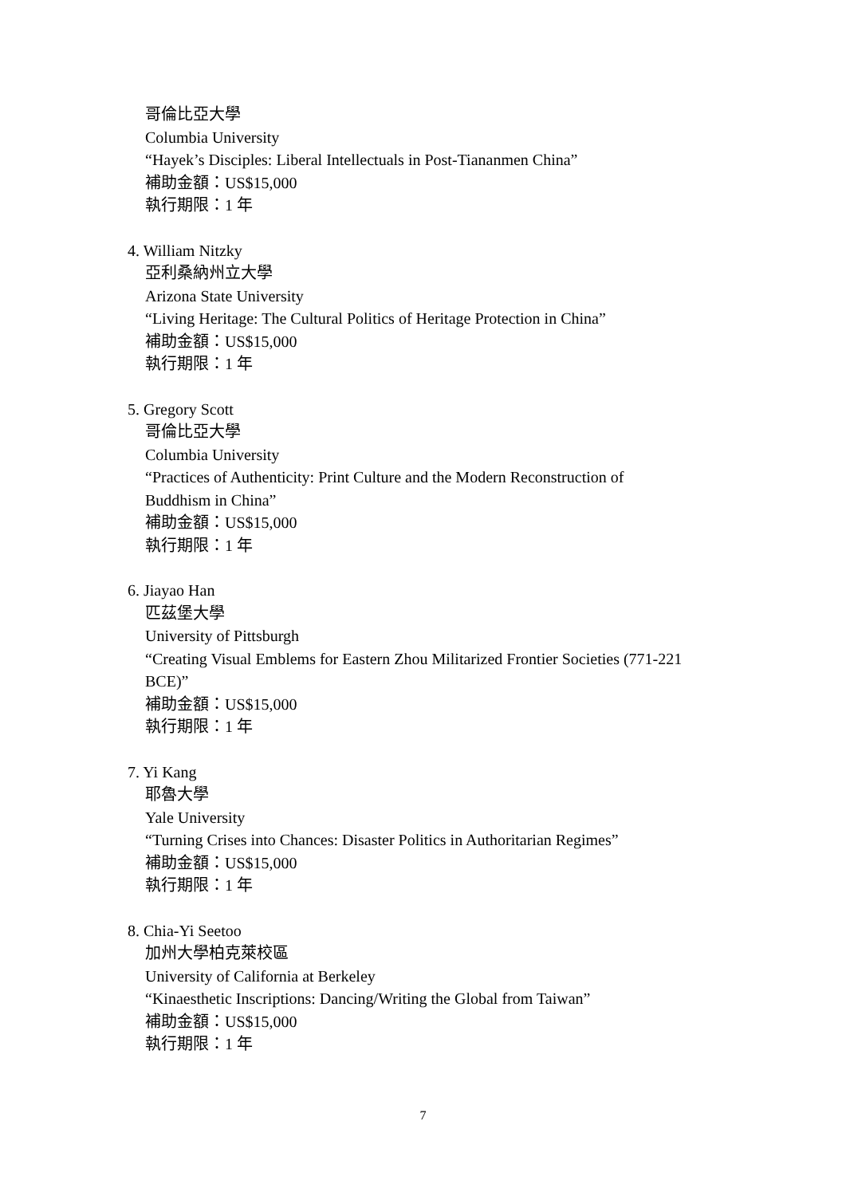哥倫比亞大學
Columbia University
“Hayek’s Disciples: Liberal Intellectuals in Post-Tiananmen China”
補助金額：US$15,000
執行期限：1 年
4. William Nitzky
亞利桑納州立大學
Arizona State University
“Living Heritage: The Cultural Politics of Heritage Protection in China”
補助金額：US$15,000
執行期限：1 年
5. Gregory Scott
哥倫比亞大學
Columbia University
“Practices of Authenticity: Print Culture and the Modern Reconstruction of Buddhism in China”
補助金額：US$15,000
執行期限：1 年
6. Jiayao Han
匹茲堡大學
University of Pittsburgh
“Creating Visual Emblems for Eastern Zhou Militarized Frontier Societies (771-221 BCE)”
補助金額：US$15,000
執行期限：1 年
7. Yi Kang
耶魯大學
Yale University
“Turning Crises into Chances: Disaster Politics in Authoritarian Regimes”
補助金額：US$15,000
執行期限：1 年
8. Chia-Yi Seetoo
加州大學柏克萊校區
University of California at Berkeley
“Kinaesthetic Inscriptions: Dancing/Writing the Global from Taiwan”
補助金額：US$15,000
執行期限：1 年
7